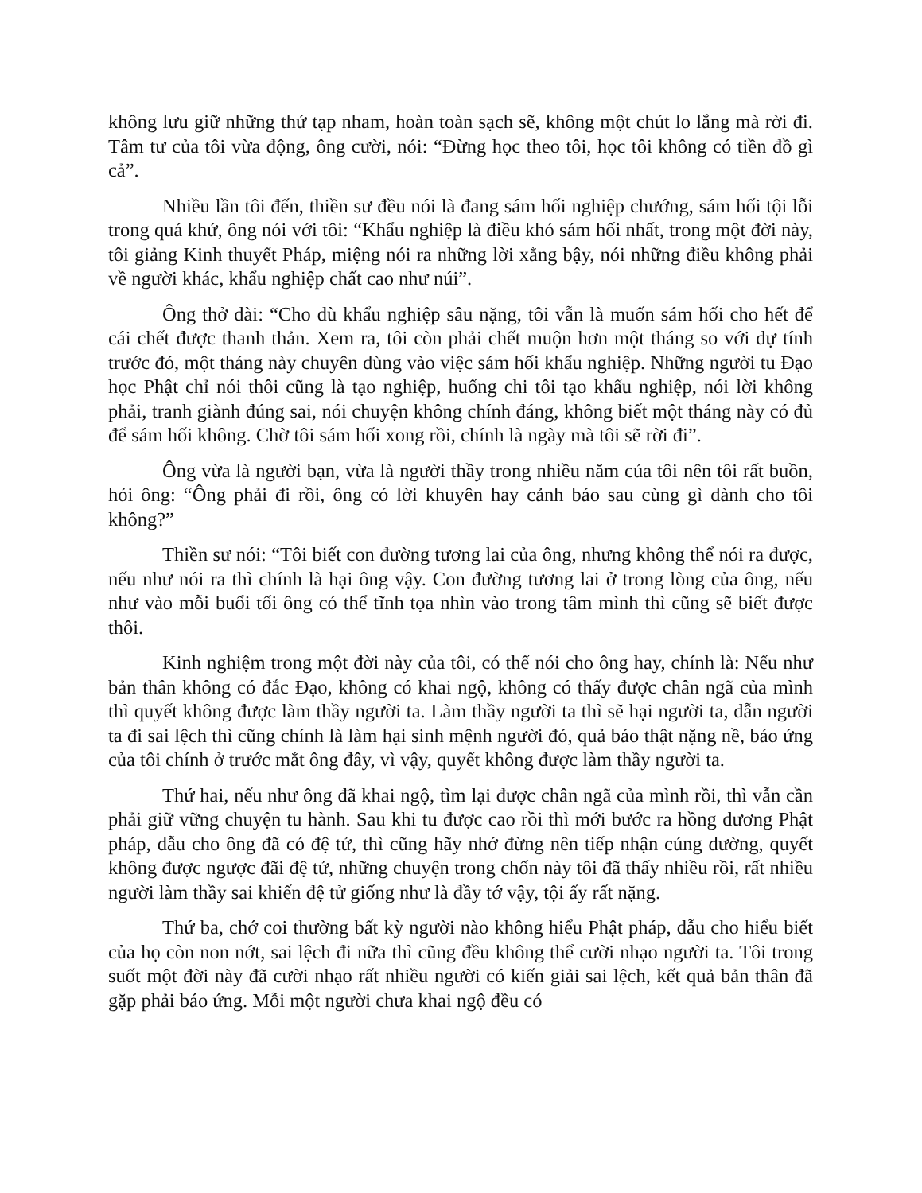không lưu giữ những thứ tạp nham, hoàn toàn sạch sẽ, không một chút lo lắng mà rời đi. Tâm tư của tôi vừa động, ông cười, nói: “Đừng học theo tôi, học tôi không có tiền đồ gì cả”.
Nhiều lần tôi đến, thiền sư đều nói là đang sám hối nghiệp chướng, sám hối tội lỗi trong quá khứ, ông nói với tôi: “Khẩu nghiệp là điều khó sám hối nhất, trong một đời này, tôi giảng Kinh thuyết Pháp, miệng nói ra những lời xằng bậy, nói những điều không phải về người khác, khẩu nghiệp chất cao như núi”.
Ông thở dài: “Cho dù khẩu nghiệp sâu nặng, tôi vẫn là muốn sám hối cho hết để cái chết được thanh thản. Xem ra, tôi còn phải chết muộn hơn một tháng so với dự tính trước đó, một tháng này chuyên dùng vào việc sám hối khẩu nghiệp. Những người tu Đạo học Phật chỉ nói thôi cũng là tạo nghiệp, huống chi tôi tạo khẩu nghiệp, nói lời không phải, tranh giành đúng sai, nói chuyện không chính đáng, không biết một tháng này có đủ để sám hối không. Chờ tôi sám hối xong rồi, chính là ngày mà tôi sẽ rời đi”.
Ông vừa là người bạn, vừa là người thầy trong nhiều năm của tôi nên tôi rất buồn, hỏi ông: “Ông phải đi rồi, ông có lời khuyên hay cảnh báo sau cùng gì dành cho tôi không?”
Thiền sư nói: “Tôi biết con đường tương lai của ông, nhưng không thể nói ra được, nếu như nói ra thì chính là hại ông vậy. Con đường tương lai ở trong lòng của ông, nếu như vào mỗi buổi tối ông có thể tĩnh tọa nhìn vào trong tâm mình thì cũng sẽ biết được thôi.
Kinh nghiệm trong một đời này của tôi, có thể nói cho ông hay, chính là: Nếu như bản thân không có đắc Đạo, không có khai ngộ, không có thấy được chân ngã của mình thì quyết không được làm thầy người ta. Làm thầy người ta thì sẽ hại người ta, dẫn người ta đi sai lệch thì cũng chính là làm hại sinh mệnh người đó, quả báo thật nặng nề, báo ứng của tôi chính ở trước mắt ông đây, vì vậy, quyết không được làm thầy người ta.
Thứ hai, nếu như ông đã khai ngộ, tìm lại được chân ngã của mình rồi, thì vẫn cần phải giữ vững chuyện tu hành. Sau khi tu được cao rồi thì mới bước ra hồng dương Phật pháp, dẫu cho ông đã có đệ tử, thì cũng hãy nhớ đừng nên tiếp nhận cúng dường, quyết không được ngược đãi đệ tử, những chuyện trong chốn này tôi đã thấy nhiều rồi, rất nhiều người làm thầy sai khiến đệ tử giống như là đầy tớ vậy, tội ấy rất nặng.
Thứ ba, chớ coi thường bất kỳ người nào không hiểu Phật pháp, dẫu cho hiểu biết của họ còn non nớt, sai lệch đi nữa thì cũng đều không thể cười nhạo người ta. Tôi trong suốt một đời này đã cười nhạo rất nhiều người có kiến giải sai lệch, kết quả bản thân đã gặp phải báo ứng. Mỗi một người chưa khai ngộ đều có